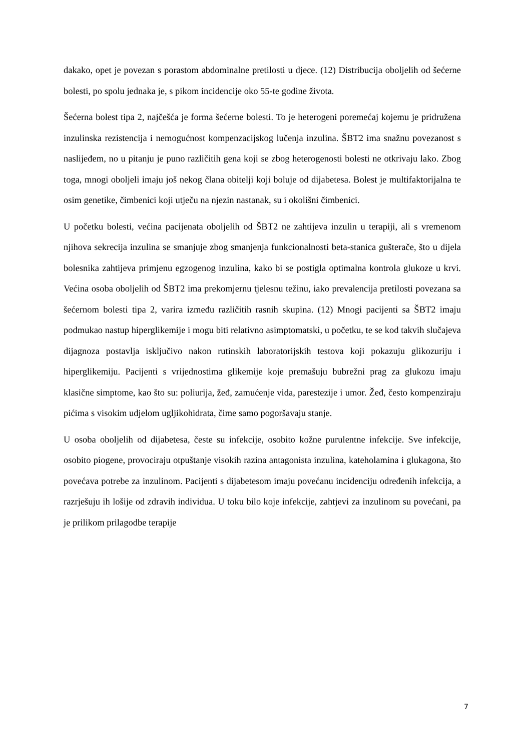dakako, opet je povezan s porastom abdominalne pretilosti u djece. (12) Distribucija oboljelih od šećerne bolesti, po spolu jednaka je, s pikom incidencije oko 55-te godine života.
Šećerna bolest tipa 2, najčešća je forma šećerne bolesti. To je heterogeni poremećaj kojemu je pridružena inzulinska rezistencija i nemogućnost kompenzacijskog lučenja inzulina. ŠBT2 ima snažnu povezanost s naslijeđem, no u pitanju je puno različitih gena koji se zbog heterogenosti bolesti ne otkrivaju lako. Zbog toga, mnogi oboljeli imaju još nekog člana obitelji koji boluje od dijabetesa. Bolest je multifaktorijalna te osim genetike, čimbenici koji utječu na njezin nastanak, su i okolišni čimbenici.
U početku bolesti, većina pacijenata oboljelih od ŠBT2 ne zahtijeva inzulin u terapiji, ali s vremenom njihova sekrecija inzulina se smanjuje zbog smanjenja funkcionalnosti beta-stanica gušterače, što u dijela bolesnika zahtijeva primjenu egzogenog inzulina, kako bi se postigla optimalna kontrola glukoze u krvi. Većina osoba oboljelih od ŠBT2 ima prekomjernu tjelesnu težinu, iako prevalencija pretilosti povezana sa šećernom bolesti tipa 2, varira između različitih rasnih skupina. (12) Mnogi pacijenti sa ŠBT2 imaju podmukao nastup hiperglikemije i mogu biti relativno asimptomatski, u početku, te se kod takvih slučajeva dijagnoza postavlja isključivo nakon rutinskih laboratorijskih testova koji pokazuju glikozuriju i hiperglikemiju. Pacijenti s vrijednostima glikemije koje premašuju bubrežni prag za glukozu imaju klasične simptome, kao što su: poliurija, žeđ, zamućenje vida, parestezije i umor. Žeđ, često kompenziraju pićima s visokim udjelom ugljikohidrata, čime samo pogoršavaju stanje.
U osoba oboljelih od dijabetesa, česte su infekcije, osobito kožne purulentne infekcije. Sve infekcije, osobito piogene, provociraju otpuštanje visokih razina antagonista inzulina, kateholamina i glukagona, što povećava potrebe za inzulinom. Pacijenti s dijabetesom imaju povećanu incidenciju određenih infekcija, a razrješuju ih lošije od zdravih individua. U toku bilo koje infekcije, zahtjevi za inzulinom su povećani, pa je prilikom prilagodbe terapije
7